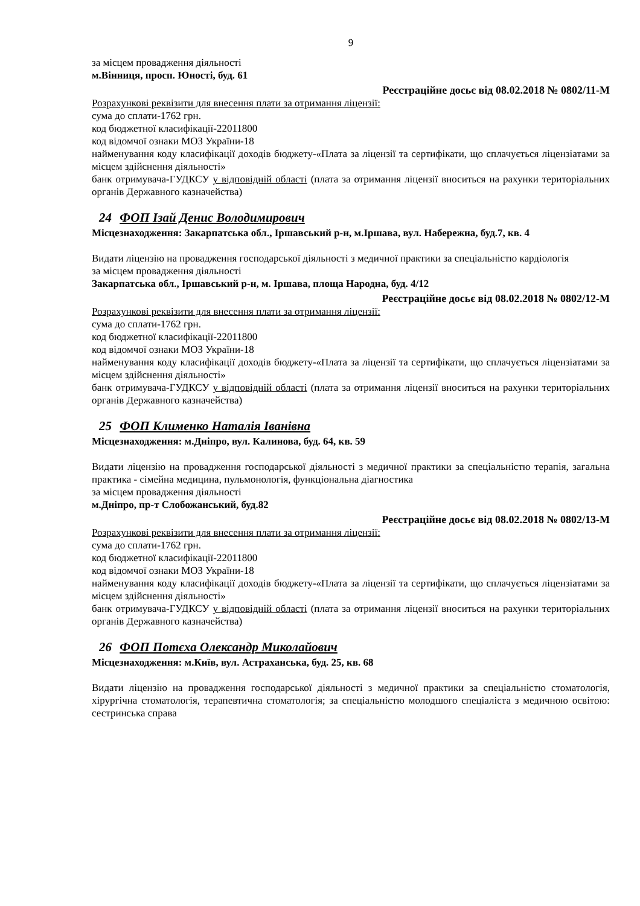9
за місцем провадження діяльності
м.Вінниця, просп. Юності, буд. 61
Реєстраційне досьє від 08.02.2018 № 0802/11-М
Розрахункові реквізити для внесення плати за отримання ліцензії:
сума до сплати-1762 грн.
код бюджетної класифікації-22011800
код відомчої ознаки МОЗ України-18
найменування коду класифікації доходів бюджету-«Плата за ліцензії та сертифікати, що сплачується ліцензіатами за місцем здійснення діяльності»
банк отримувача-ГУДКСУ у відповідній області (плата за отримання ліцензії вноситься на рахунки територіальних органів Державного казначейства)
24 ФОП Ізай Денис Володимирович
Місцезнаходження: Закарпатська обл., Іршавський р-н, м.Іршава, вул. Набережна, буд.7, кв. 4
Видати ліцензію на провадження господарської діяльності з медичної практики за спеціальністю кардіологія
за місцем провадження діяльності
Закарпатська обл., Іршавський р-н, м. Іршава, площа Народна, буд. 4/12
Реєстраційне досьє від 08.02.2018 № 0802/12-М
Розрахункові реквізити для внесення плати за отримання ліцензії:
сума до сплати-1762 грн.
код бюджетної класифікації-22011800
код відомчої ознаки МОЗ України-18
найменування коду класифікації доходів бюджету-«Плата за ліцензії та сертифікати, що сплачується ліцензіатами за місцем здійснення діяльності»
банк отримувача-ГУДКСУ у відповідній області (плата за отримання ліцензії вноситься на рахунки територіальних органів Державного казначейства)
25 ФОП Клименко Наталія Іванівна
Місцезнаходження: м.Дніпро, вул. Калинова, буд. 64, кв. 59
Видати ліцензію на провадження господарської діяльності з медичної практики за спеціальністю терапія, загальна практика - сімейна медицина, пульмонологія, функціональна діагностика
за місцем провадження діяльності
м.Дніпро, пр-т Слобожанський, буд.82
Реєстраційне досьє від 08.02.2018 № 0802/13-М
Розрахункові реквізити для внесення плати за отримання ліцензії:
сума до сплати-1762 грн.
код бюджетної класифікації-22011800
код відомчої ознаки МОЗ України-18
найменування коду класифікації доходів бюджету-«Плата за ліцензії та сертифікати, що сплачується ліцензіатами за місцем здійснення діяльності»
банк отримувача-ГУДКСУ у відповідній області (плата за отримання ліцензії вноситься на рахунки територіальних органів Державного казначейства)
26 ФОП Потєха Олександр Миколайович
Місцезнаходження: м.Київ, вул. Астраханська, буд. 25, кв. 68
Видати ліцензію на провадження господарської діяльності з медичної практики за спеціальністю стоматологія, хірургічна стоматологія, терапевтична стоматологія; за спеціальністю молодшого спеціаліста з медичною освітою: сестринська справа